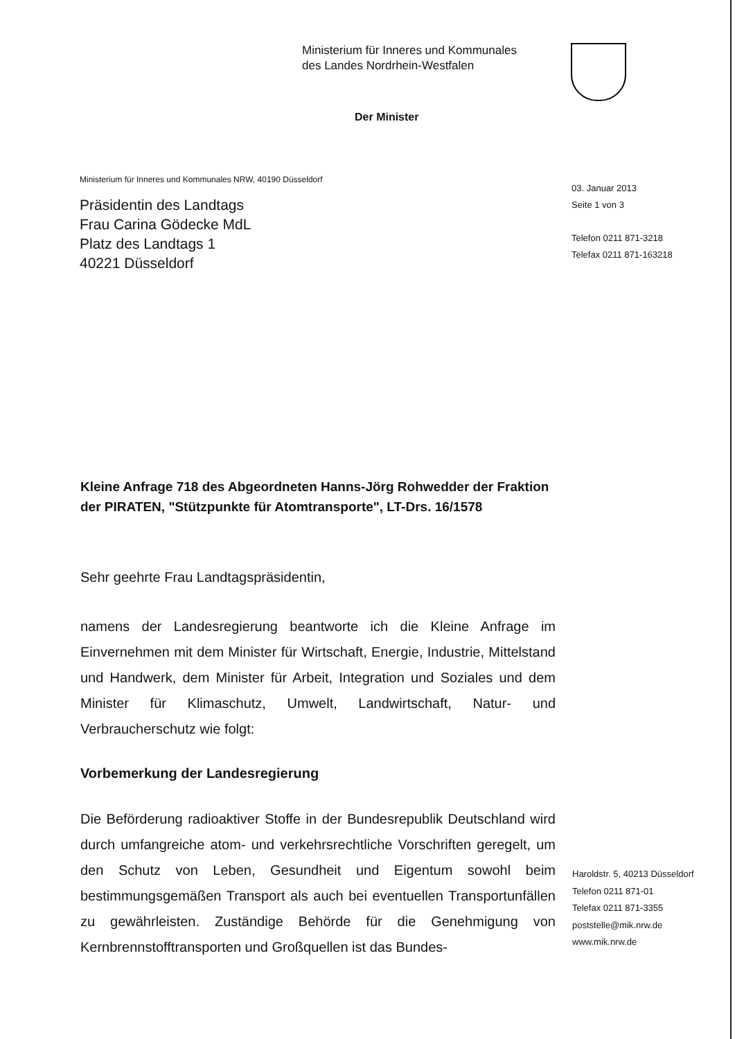Ministerium für Inneres und Kommunales
des Landes Nordrhein-Westfalen
Der Minister
Ministerium für Inneres und Kommunales NRW, 40190 Düsseldorf
Präsidentin des Landtags
Frau Carina Gödecke MdL
Platz des Landtags 1
40221 Düsseldorf
03. Januar 2013
Seite 1 von 3
Telefon 0211 871-3218
Telefax 0211 871-163218
Kleine Anfrage 718 des Abgeordneten Hanns-Jörg Rohwedder der Fraktion der PIRATEN, "Stützpunkte für Atomtransporte", LT-Drs. 16/1578
Sehr geehrte Frau Landtagspräsidentin,
namens der Landesregierung beantworte ich die Kleine Anfrage im Einvernehmen mit dem Minister für Wirtschaft, Energie, Industrie, Mittelstand und Handwerk, dem Minister für Arbeit, Integration und Soziales und dem Minister für Klimaschutz, Umwelt, Landwirtschaft, Natur- und Verbraucherschutz wie folgt:
Vorbemerkung der Landesregierung
Die Beförderung radioaktiver Stoffe in der Bundesrepublik Deutschland wird durch umfangreiche atom- und verkehrsrechtliche Vorschriften geregelt, um den Schutz von Leben, Gesundheit und Eigentum sowohl beim bestimmungsgemäßen Transport als auch bei eventuellen Transportunfällen zu gewährleisten. Zuständige Behörde für die Genehmigung von Kernbrennstofftransporten und Großquellen ist das Bundes-
Haroldstr. 5, 40213 Düsseldorf
Telefon 0211 871-01
Telefax 0211 871-3355
poststelle@mik.nrw.de
www.mik.nrw.de